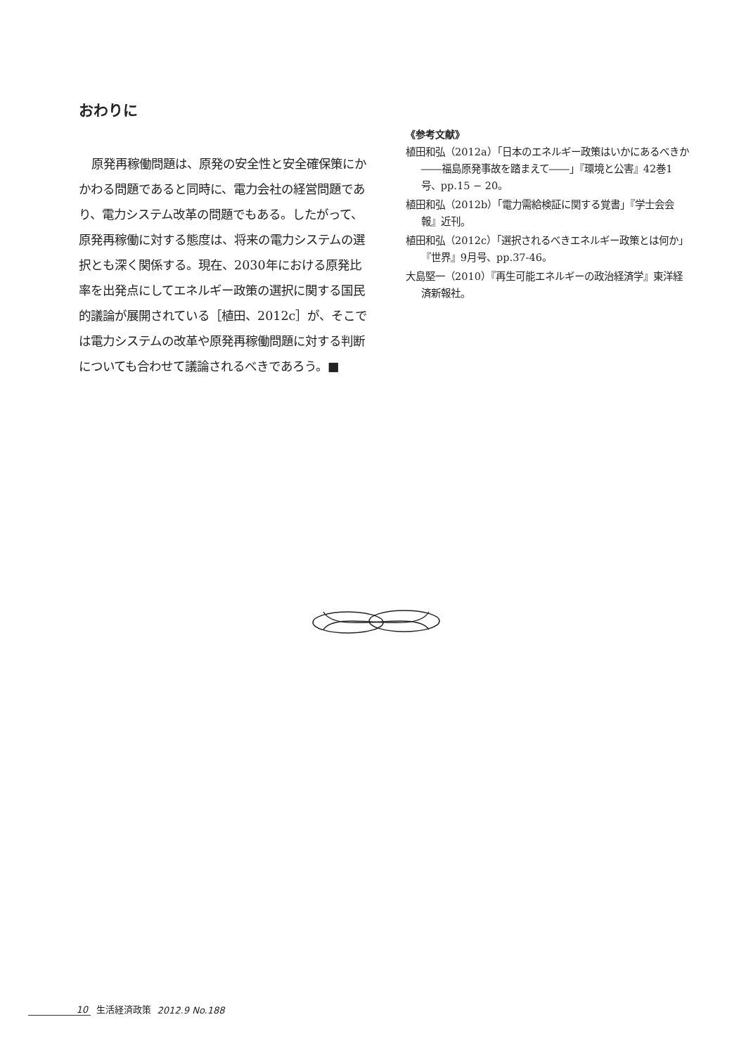おわりに
原発再稼働問題は、原発の安全性と安全確保策にかかわる問題であると同時に、電力会社の経営問題であり、電力システム改革の問題でもある。したがって、原発再稼働に対する態度は、将来の電力システムの選択とも深く関係する。現在、2030年における原発比率を出発点にしてエネルギー政策の選択に関する国民的議論が展開されている［植田、2012c］が、そこでは電力システムの改革や原発再稼働問題に対する判断についても合わせて議論されるべきであろう。■
《参考文献》
植田和弘（2012a）「日本のエネルギー政策はいかにあるべきか――福島原発事故を踏まえて――」『環境と公害』42巻1号、pp.15 − 20。
植田和弘（2012b）「電力需給検証に関する覚書」『学士会会報』近刊。
植田和弘（2012c）「選択されるべきエネルギー政策とは何か」『世界』9月号、pp.37-46。
大島堅一（2010）『再生可能エネルギーの政治経済学』東洋経済新報社。
10 生活経済政策 2012.9 No.188